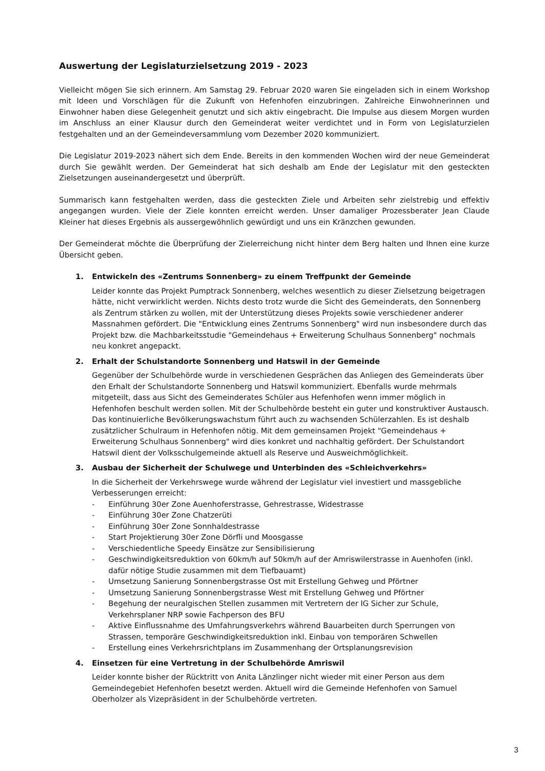Auswertung der Legislaturzielsetzung 2019 - 2023
Vielleicht mögen Sie sich erinnern. Am Samstag 29. Februar 2020 waren Sie eingeladen sich in einem Workshop mit Ideen und Vorschlägen für die Zukunft von Hefenhofen einzubringen. Zahlreiche Einwohnerinnen und Einwohner haben diese Gelegenheit genutzt und sich aktiv eingebracht. Die Impulse aus diesem Morgen wurden im Anschluss an einer Klausur durch den Gemeinderat weiter verdichtet und in Form von Legislaturzielen festgehalten und an der Gemeindeversammlung vom Dezember 2020 kommuniziert.
Die Legislatur 2019-2023 nähert sich dem Ende. Bereits in den kommenden Wochen wird der neue Gemeinderat durch Sie gewählt werden. Der Gemeinderat hat sich deshalb am Ende der Legislatur mit den gesteckten Zielsetzungen auseinandergesetzt und überprüft.
Summarisch kann festgehalten werden, dass die gesteckten Ziele und Arbeiten sehr zielstrebig und effektiv angegangen wurden. Viele der Ziele konnten erreicht werden. Unser damaliger Prozessberater Jean Claude Kleiner hat dieses Ergebnis als aussergewöhnlich gewürdigt und uns ein Kränzchen gewunden.
Der Gemeinderat möchte die Überprüfung der Zielerreichung nicht hinter dem Berg halten und Ihnen eine kurze Übersicht geben.
1. Entwickeln des «Zentrums Sonnenberg» zu einem Treffpunkt der Gemeinde
Leider konnte das Projekt Pumptrack Sonnenberg, welches wesentlich zu dieser Zielsetzung beigetragen hätte, nicht verwirklicht werden. Nichts desto trotz wurde die Sicht des Gemeinderats, den Sonnenberg als Zentrum stärken zu wollen, mit der Unterstützung dieses Projekts sowie verschiedener anderer Massnahmen gefördert. Die "Entwicklung eines Zentrums Sonnenberg" wird nun insbesondere durch das Projekt bzw. die Machbarkeitsstudie "Gemeindehaus + Erweiterung Schulhaus Sonnenberg" nochmals neu konkret angepackt.
2. Erhalt der Schulstandorte Sonnenberg und Hatswil in der Gemeinde
Gegenüber der Schulbehörde wurde in verschiedenen Gesprächen das Anliegen des Gemeinderats über den Erhalt der Schulstandorte Sonnenberg und Hatswil kommuniziert. Ebenfalls wurde mehrmals mitgeteilt, dass aus Sicht des Gemeinderates Schüler aus Hefenhofen wenn immer möglich in Hefenhofen beschult werden sollen. Mit der Schulbehörde besteht ein guter und konstruktiver Austausch. Das kontinuierliche Bevölkerungswachstum führt auch zu wachsenden Schülerzahlen. Es ist deshalb zusätzlicher Schulraum in Hefenhofen nötig. Mit dem gemeinsamen Projekt "Gemeindehaus + Erweiterung Schulhaus Sonnenberg" wird dies konkret und nachhaltig gefördert. Der Schulstandort Hatswil dient der Volksschulgemeinde aktuell als Reserve und Ausweichmöglichkeit.
3. Ausbau der Sicherheit der Schulwege und Unterbinden des «Schleichverkehrs»
In die Sicherheit der Verkehrswege wurde während der Legislatur viel investiert und massgebliche Verbesserungen erreicht:
- Einführung 30er Zone Auenhoferstrasse, Gehrestrasse, Widestrasse
- Einführung 30er Zone Chatzerüti
- Einführung 30er Zone Sonnhaldestrasse
- Start Projektierung 30er Zone Dörfli und Moosgasse
- Verschiedentliche Speedy Einsätze zur Sensibilisierung
- Geschwindigkeitsreduktion von 60km/h auf 50km/h auf der Amriswilerstrasse in Auenhofen (inkl. dafür nötige Studie zusammen mit dem Tiefbauamt)
- Umsetzung Sanierung Sonnenbergstrasse Ost mit Erstellung Gehweg und Pförtner
- Umsetzung Sanierung Sonnenbergstrasse West mit Erstellung Gehweg und Pförtner
- Begehung der neuralgischen Stellen zusammen mit Vertretern der IG Sicher zur Schule, Verkehrsplaner NRP sowie Fachperson des BFU
- Aktive Einflussnahme des Umfahrungsverkehrs während Bauarbeiten durch Sperrungen von Strassen, temporäre Geschwindigkeitsreduktion inkl. Einbau von temporären Schwellen
- Erstellung eines Verkehrsrichtplans im Zusammenhang der Ortsplanungsrevision
4. Einsetzen für eine Vertretung in der Schulbehörde Amriswil
Leider konnte bisher der Rücktritt von Anita Länzlinger nicht wieder mit einer Person aus dem Gemeindegebiet Hefenhofen besetzt werden. Aktuell wird die Gemeinde Hefenhofen von Samuel Oberholzer als Vizepräsident in der Schulbehörde vertreten.
3